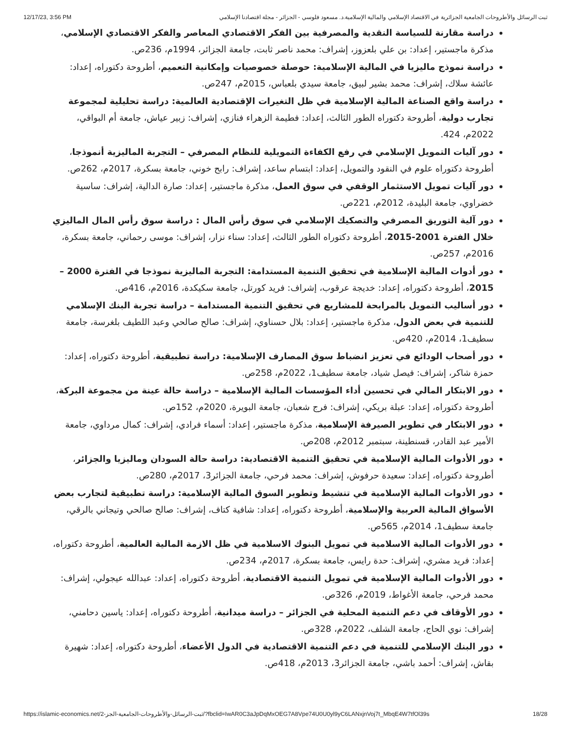12/17/23, 3:56 PM ثبت الرسائل والأطروحات الجامعية الجزائرية في الاقتصاد الإسلامي والمالية الإسلامية.د. مسعود فلوسي - الجزائر - مجلة اقتصادنا الإسلامي
دراسة مقارنة للسياسة النقدية والمصرفية بين الفكر الاقتصادي المعاصر والفكر الاقتصادي الإسلامي، مذكرة ماجستير، إعداد: بن علي بلعزوز، إشراف: محمد ناصر ثابت، جامعة الجزائر، 1994م، 236ص.
دراسة نموذج ماليزيا في المالية الإسلامية: حوصلة خصوصيات وإمكانية التعميم، أطروحة دكتوراه، إعداد: عائشة سلاك، إشراف: محمد بشير لبيق، جامعة سيدي بلعباس، 2015م، 247ص.
دراسة واقع الصناعة المالية الإسلامية في ظل التغيرات الإقتصادية العالمية: دراسة تحليلية لمجموعة تجارب دولية، أطروحة دكتوراه الطور الثالث، إعداد: فطيمة الزهراء فنازي، إشراف: زبير عياش، جامعة أم البواقي، 2022م، 424.
دور آليات التمويل الإسلامي في رفع الكفاءة التمويلية للنظام المصرفي – التجربة الماليزية أنموذجا، أطروحة دكتوراه علوم في النقود والتمويل، إعداد: ابتسام ساعد، إشراف: رابح خوني، جامعة بسكرة، 2017م، 262ص.
دور آليات تمويل الاستثمار الوقفي في سوق العمل، مذكرة ماجستير، إعداد: صارة الدالية، إشراف: ساسية خضراوي، جامعة البليدة، 2012م، 221ص.
دور آلية التوريق المصرفي والتصكيك الإسلامي في سوق رأس المال : دراسة سوق رأس المال الماليزي خلال الفترة 2001-2015، أطروحة دكتوراه الطور الثالث، إعداد: سناء نزار، إشراف: موسى رحماني، جامعة بسكرة، 2016م، 257ص.
دور أدوات المالية الإسلامية في تحقيق التنمية المستدامة: التجربة الماليزية نموذجا في الفترة 2000 – 2015، أطروحة دكتوراه، إعداد: خديجة عرقوب، إشراف: فريد كورتل، جامعة سكيكدة، 2016م، 416ص.
دور أساليب التمويل بالمرابحة للمشاريع في تحقيق التنمية المستدامة – دراسة تجربة البنك الإسلامي للتنمية في بعض الدول، مذكرة ماجستير، إعداد: بلال حسناوي، إشراف: صالح صالحي وعبد اللطيف بلغرسة، جامعة سطيف1، 2014م، 420ص.
دور أصحاب الودائع في تعزيز انضباط سوق المصارف الإسلامية: دراسة تطبيقية، أطروحة دكتوراه، إعداد: حمزة شاكر، إشراف: فيصل شياد، جامعة سطيف1، 2022م، 258ص.
دور الابتكار المالي في تحسين أداء المؤسسات المالية الإسلامية – دراسة حالة عينة من مجموعة البركة، أطروحة دكتوراه، إعداد: عبلة بريكي، إشراف: فرج شعبان، جامعة البويرة، 2020م، 152ص.
دور الابتكار في تطوير الصيرفة الإسلامية، مذكرة ماجستير، إعداد: أسماء فرادي، إشراف: كمال مرداوي، جامعة الأمير عبد القادر، قسنطينة، سبتمبر 2012م، 208ص.
دور الأدوات المالية الإسلامية في تحقيق التنمية الاقتصادية: دراسة حالة السودان وماليزيا والجزائر، أطروحة دكتوراه، إعداد: سعيدة حرفوش، إشراف: محمد فرحي، جامعة الجزائر3، 2017م، 280ص.
دور الأدوات المالية الإسلامية في تنشيط وتطوير السوق المالية الإسلامية: دراسة تطبيقية لتجارب بعض الأسواق المالية العربية والإسلامية، أطروحة دكتوراه، إعداد: شافية كتاف، إشراف: صالح صالحي وتيجاني بالرقي، جامعة سطيف1، 2014م، 565ص.
دور الأدوات المالية الاسلامية في تمويل البنوك الاسلامية في ظل الازمة المالية العالمية، أطروحة دكتوراه، إعداد: فريد مشري، إشراف: حدة رايس، جامعة بسكرة، 2017م، 234ص.
دور الأدوات المالية الإسلامية في تمويل التنمية الاقتصادية، أطروحة دكتوراه، إعداد: عبدالله عيجولي، إشراف: محمد فرحي، جامعة الأغواط، 2019م، 326ص.
دور الأوقاف في دعم التنمية المحلية في الجزائر – دراسة ميدانية، أطروحة دكتوراه، إعداد: ياسين دحامني، إشراف: نوي الحاج، جامعة الشلف، 2022م، 328ص.
دور البنك الإسلامي للتنمية في دعم التنمية الاقتصادية في الدول الأعضاء، أطروحة دكتوراه، إعداد: شهيرة بقاش، إشراف: أحمد باشي، جامعة الجزائر3، 2013م، 418ص.
https://islamic-economics.net/ثبت-الرسائل-والأطروحات-الجامعية-الجز-2/?fbclid=IwAR0C3aJpDqMxOEG7A8Vpe74U0U0yl9yC6LANxjnVoj7t_MbqE4W7tfOl39s 18/28